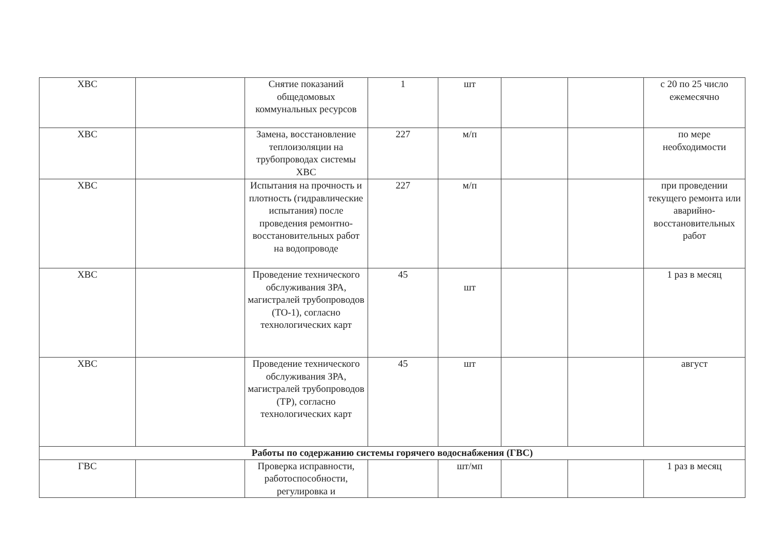| ХВС | | Снятие показаний общедомовых коммунальных ресурсов | 1 | шт | | | с 20 по 25 число ежемесячно |
| ХВС | | Замена, восстановление теплоизоляции на трубопроводах системы ХВС | 227 | м/п | | | по мере необходимости |
| ХВС | | Испытания на прочность и плотность (гидравлические испытания) после проведения ремонтно-восстановительных работ на водопроводе | 227 | м/п | | | при проведении текущего ремонта или аварийно-восстановительных работ |
| ХВС | | Проведение технического обслуживания ЗРА, магистралей трубопроводов (ТО-1), согласно технологических карт | 45 | шт | | | 1 раз в месяц |
| ХВС | | Проведение технического обслуживания ЗРА, магистралей трубопроводов (ТР), согласно технологических карт | 45 | шт | | | август |
| Работы по содержанию системы горячего водоснабжения (ГВС) | | | | | | | |
| ГВС | | Проверка исправности, работоспособности, регулировка и | | шт/мп | | | 1 раз в месяц |